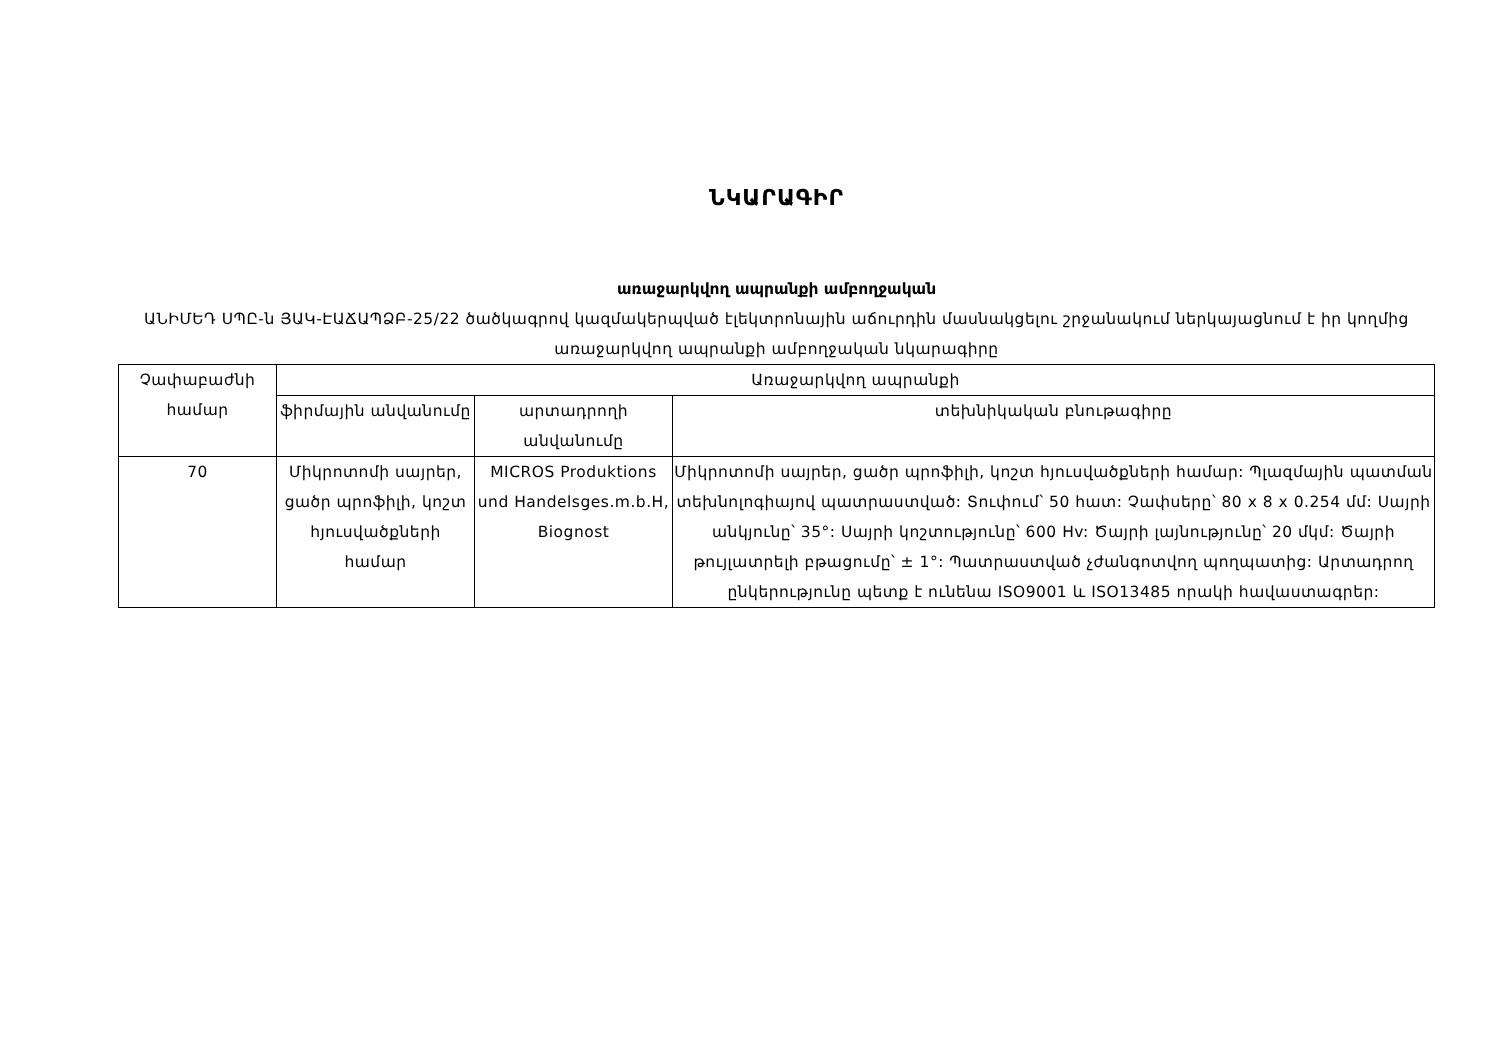ՆԿԱՐԱԳԻՐ
առաջարկվող ապրանքի ամբողջական
ԱՆԻՄԵԴ ՍՊԸ-ն ՅԱԿ-ԷԱՃԱՊՁԲ-25/22 ծածկագրով կազմակերպված էլեկտրոնային աճուրդին մասնակցելու շրջանակում ներկայացնում է իր կողմից առաջարկվող ապրանքի ամբողջական նկարագիրը
| Չափաբաժնի համար | Առաջարկվող ապրանքի | | |
| --- | --- | --- | --- |
| | ֆիրմային անվանումը | արտադրողի անվանումը | տեխնիկական բնութագիրը |
| 70 | Միկրոտոմի սայրեր, ցածր պրոֆիլի, կոշտ հյուսվածքների համար | MICROS Produktions und Handelsges.m.b.H, Biognost | Միկրոտոմի սայրեր, ցածր պրոֆիլի, կոշտ հյուսվածքների համար: Պլազմային պատման տեխնոլոգիայով պատրաստված: Տուփում՝ 50 հատ: Չափսերը՝ 80 x 8 x 0.254 մմ: Սայրի անկյունը՝ 35°: Սայրի կոշտությունը՝ 600 Hv: Ծայրի լայնությունը՝ 20 մկմ: Ծայրի թույլատրելի բթացումը՝ ± 1°: Պատրաստված չժանգոտվող պողպատից: Արտադրող ընկերությունը պետք է ունենա ISO9001 և ISO13485 որակի հավաստագրեր: |